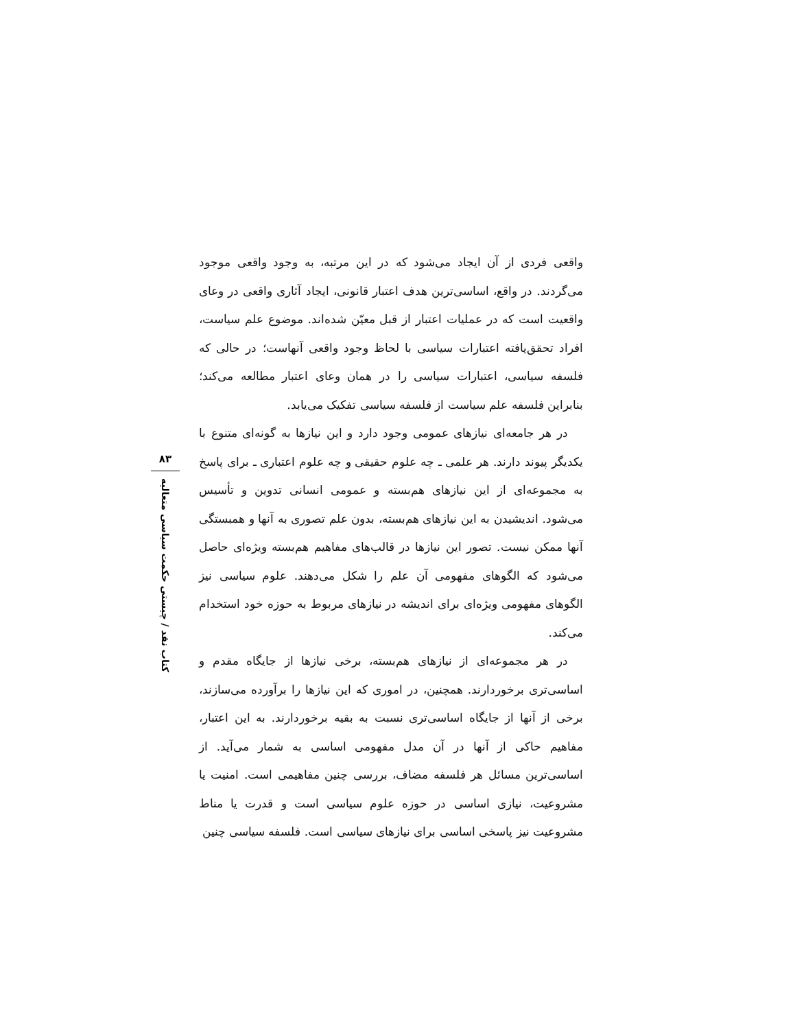۸۳
کتاب نقد / چیستی حکمت سیاسی متعالیه
واقعی فردی از آن ایجاد می‌شود که در این مرتبه، به وجود واقعی موجود می‌گردند. در واقع، اساسی‌ترین هدف اعتبار قانونی، ایجاد آثاری واقعی در وعای واقعیت است که در عملیات اعتبار از قبل معیّن شده‌اند. موضوع علم سیاست، افراد تحقق‌یافته اعتبارات سیاسی با لحاظ وجود واقعی آنهاست؛ در حالی که فلسفه سیاسی، اعتبارات سیاسی را در همان وعای اعتبار مطالعه می‌کند؛ بنابراین فلسفه علم سیاست از فلسفه سیاسی تفکیک می‌یابد.
در هر جامعه‌ای نیازهای عمومی وجود دارد و این نیازها به گونه‌ای متنوع با یکدیگر پیوند دارند. هر علمی ـ چه علوم حقیقی و چه علوم اعتباری ـ برای پاسخ به مجموعه‌ای از این نیازهای هم‌بسته و عمومی انسانی تدوین و تأسیس می‌شود. اندیشیدن به این نیازهای هم‌بسته، بدون علم تصوری به آنها و همبستگی آنها ممکن نیست. تصور این نیازها در قالب‌های مفاهیم هم‌بسته ویژه‌ای حاصل می‌شود که الگوهای مفهومی آن علم را شکل می‌دهند. علوم سیاسی نیز الگوهای مفهومی ویژه‌ای برای اندیشه در نیازهای مربوط به حوزه خود استخدام می‌کند.
در هر مجموعه‌ای از نیازهای هم‌بسته، برخی نیازها از جایگاه مقدم و اساسی‌تری برخوردارند. همچنین، در اموری که این نیازها را برآورده می‌سازند، برخی از آنها از جایگاه اساسی‌تری نسبت به بقیه برخوردارند. به این اعتبار، مفاهیم حاکی از آنها در آن مدل مفهومی اساسی به شمار می‌آید. از اساسی‌ترین مسائل هر فلسفه مضاف، بررسی چنین مفاهیمی است. امنیت یا مشروعیت، نیازی اساسی در حوزه علوم سیاسی است و قدرت یا مناط مشروعیت نیز پاسخی اساسی برای نیازهای سیاسی است. فلسفه سیاسی چنین